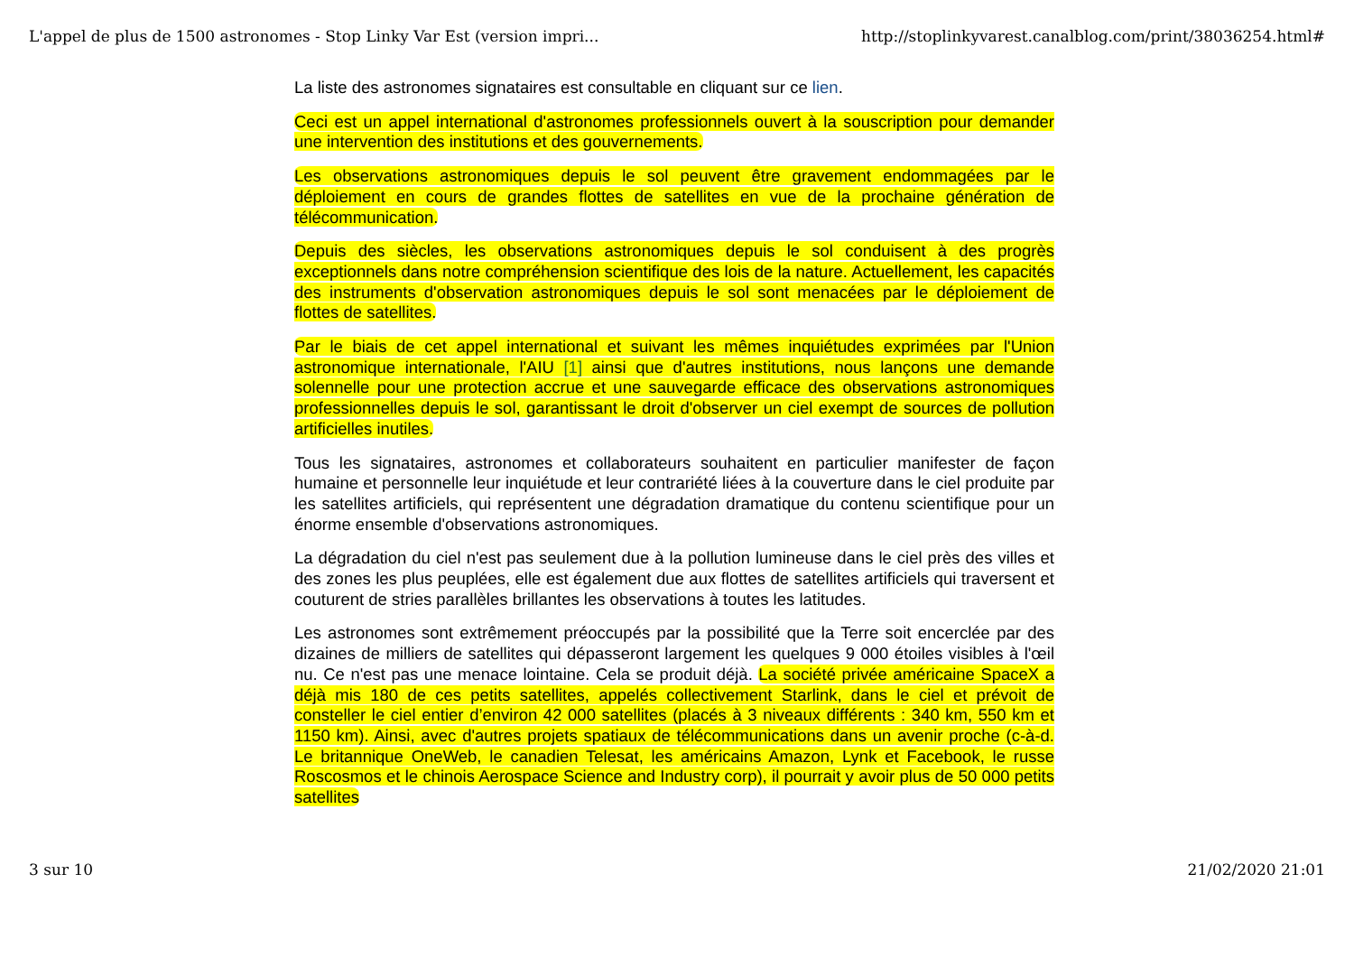L'appel de plus de 1500 astronomes - Stop Linky Var Est (version impri... http://stoplinkyvarest.canalblog.com/print/38036254.html#
La liste des astronomes signataires est consultable en cliquant sur ce lien.
Ceci est un appel international d'astronomes professionnels ouvert à la souscription pour demander une intervention des institutions et des gouvernements.
Les observations astronomiques depuis le sol peuvent être gravement endommagées par le déploiement en cours de grandes flottes de satellites en vue de la prochaine génération de télécommunication.
Depuis des siècles, les observations astronomiques depuis le sol conduisent à des progrès exceptionnels dans notre compréhension scientifique des lois de la nature. Actuellement, les capacités des instruments d'observation astronomiques depuis le sol sont menacées par le déploiement de flottes de satellites.
Par le biais de cet appel international et suivant les mêmes inquiétudes exprimées par l'Union astronomique internationale, l'AIU [1] ainsi que d'autres institutions, nous lançons une demande solennelle pour une protection accrue et une sauvegarde efficace des observations astronomiques professionnelles depuis le sol, garantissant le droit d'observer un ciel exempt de sources de pollution artificielles inutiles.
Tous les signataires, astronomes et collaborateurs souhaitent en particulier manifester de façon humaine et personnelle leur inquiétude et leur contrariété liées à la couverture dans le ciel produite par les satellites artificiels, qui représentent une dégradation dramatique du contenu scientifique pour un énorme ensemble d'observations astronomiques.
La dégradation du ciel n'est pas seulement due à la pollution lumineuse dans le ciel près des villes et des zones les plus peuplées, elle est également due aux flottes de satellites artificiels qui traversent et couturent de stries parallèles brillantes les observations à toutes les latitudes.
Les astronomes sont extrêmement préoccupés par la possibilité que la Terre soit encerclée par des dizaines de milliers de satellites qui dépasseront largement les quelques 9 000 étoiles visibles à l'œil nu. Ce n'est pas une menace lointaine. Cela se produit déjà. La société privée américaine SpaceX a déjà mis 180 de ces petits satellites, appelés collectivement Starlink, dans le ciel et prévoit de consteller le ciel entier d’environ 42 000 satellites (placés à 3 niveaux différents : 340 km, 550 km et 1150 km). Ainsi, avec d'autres projets spatiaux de télécommunications dans un avenir proche (c-à-d. Le britannique OneWeb, le canadien Telesat, les américains Amazon, Lynk et Facebook, le russe Roscosmos et le chinois Aerospace Science and Industry corp), il pourrait y avoir plus de 50 000 petits satellites
3 sur 10 21/02/2020 21:01